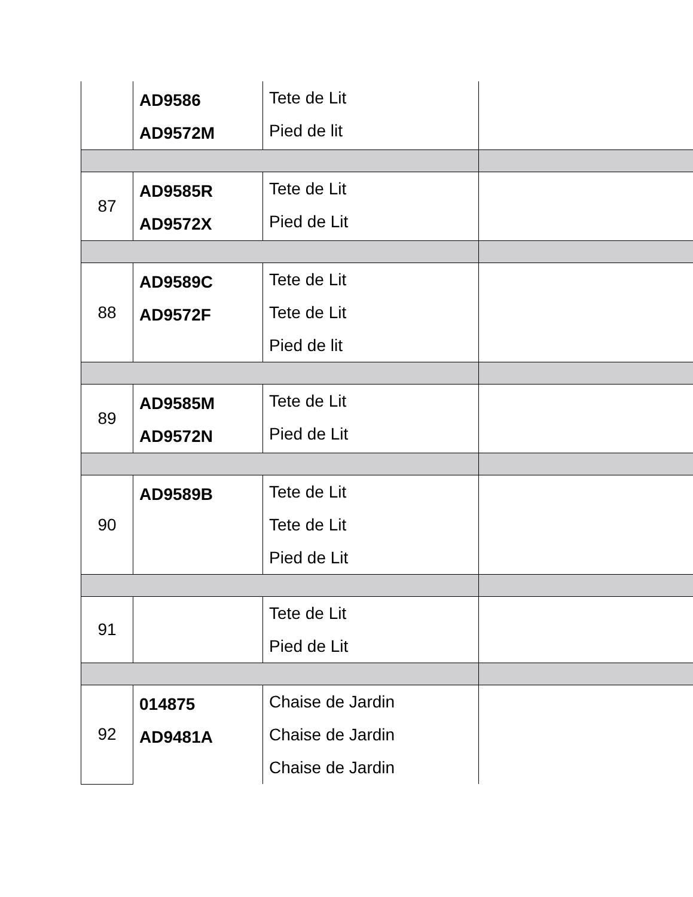| | AD9586 AD9572M | Tete de Lit Pied de lit | |
| 87 | AD9585R AD9572X | Tete de Lit Pied de Lit | |
| 88 | AD9589C AD9572F | Tete de Lit Tete de Lit Pied de lit | |
| 89 | AD9585M AD9572N | Tete de Lit Pied de Lit | |
| 90 | AD9589B | Tete de Lit Tete de Lit Pied de Lit | |
| 91 | | Tete de Lit Pied de Lit | |
| 92 | 014875 AD9481A | Chaise de Jardin Chaise de Jardin Chaise de Jardin | |